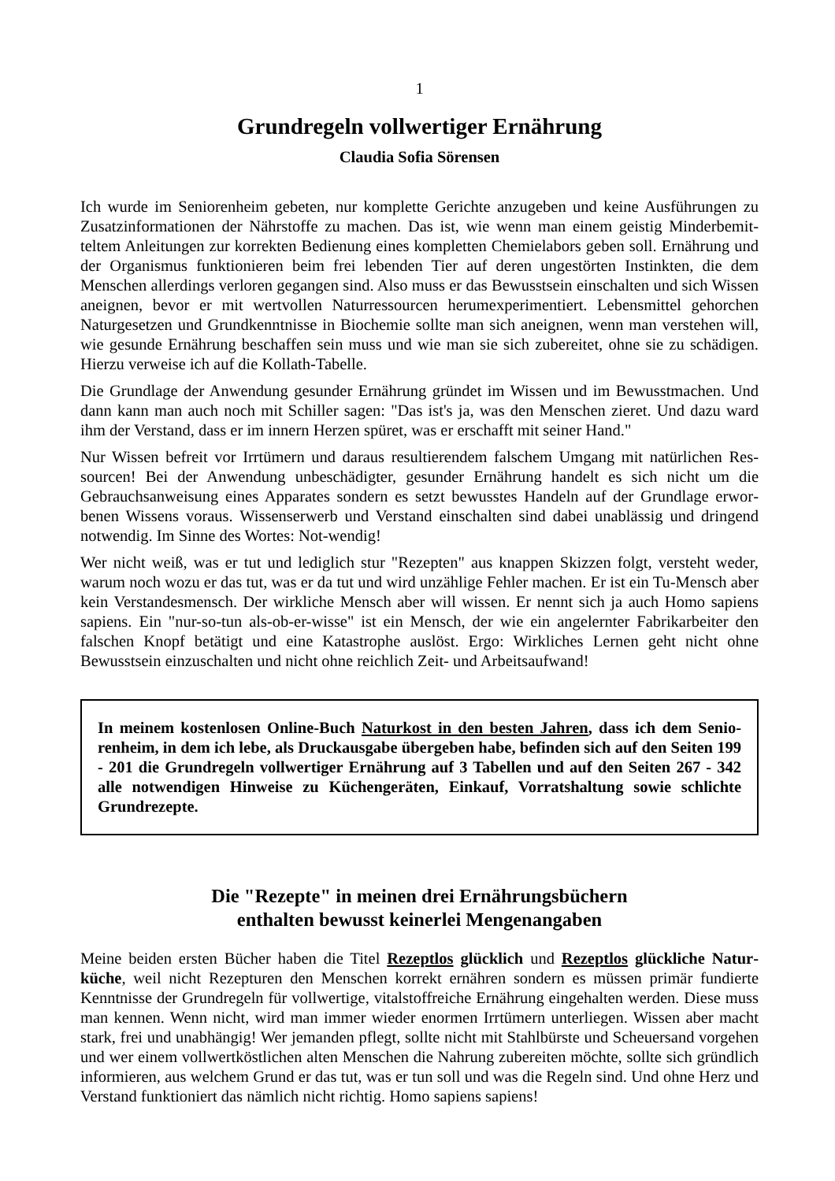1
Grundregeln vollwertiger Ernährung
Claudia Sofia Sörensen
Ich wurde im Seniorenheim gebeten, nur komplette Gerichte anzugeben und keine Ausführungen zu Zusatzinformationen der Nährstoffe zu machen. Das ist, wie wenn man einem geistig Minderbemit­teltem Anleitungen zur korrekten Bedienung eines kompletten Chemielabors geben soll. Ernährung und der Organismus funktionieren beim frei lebenden Tier auf deren ungestörten Instinkten, die dem Menschen allerdings verloren gegangen sind. Also muss er das Bewusstsein einschalten und sich Wissen aneignen, bevor er mit wertvollen Naturressourcen herumexperimentiert. Lebensmittel gehorchen Naturgesetzen und Grundkenntnisse in Biochemie sollte man sich aneignen, wenn man verstehen will, wie gesunde Ernährung beschaffen sein muss und wie man sie sich zubereitet, ohne sie zu schädigen. Hierzu verweise ich auf die Kollath-Tabelle.
Die Grundlage der Anwendung gesunder Ernährung gründet im Wissen und im Bewusstmachen. Und dann kann man auch noch mit Schiller sagen: "Das ist's ja, was den Menschen zieret. Und dazu ward ihm der Verstand, dass er im innern Herzen spüret, was er erschafft mit seiner Hand."
Nur Wissen befreit vor Irrtümern und daraus resultierendem falschem Umgang mit natürlichen Res­sourcen! Bei der Anwendung unbeschädigter, gesunder Ernährung handelt es sich nicht um die Gebrauchsanweisung eines Apparates sondern es setzt bewusstes Handeln auf der Grundlage erwor­benen Wissens voraus. Wissenserwerb und Verstand einschalten sind dabei unablässig und dringend notwendig. Im Sinne des Wortes: Not-wendig!
Wer nicht weiß, was er tut und lediglich stur "Rezepten" aus knappen Skizzen folgt, versteht weder, warum noch wozu er das tut, was er da tut und wird unzählige Fehler machen. Er ist ein Tu-Mensch aber kein Verstandesmensch. Der wirkliche Mensch aber will wissen. Er nennt sich ja auch Homo sapiens sapiens. Ein "nur-so-tun als-ob-er-wisse" ist ein Mensch, der wie ein angelernter Fabrikar­beiter den falschen Knopf betätigt und eine Katastrophe auslöst. Ergo: Wirkliches Lernen geht nicht ohne Bewusstsein einzuschalten und nicht ohne reichlich Zeit- und Arbeitsaufwand!
In meinem kostenlosen Online-Buch Naturkost in den besten Jahren, dass ich dem Senio­renheim, in dem ich lebe, als Druckausgabe übergeben habe, befinden sich auf den Seiten 199 - 201 die Grundregeln vollwertiger Ernährung auf 3 Tabellen und auf den Seiten 267 - 342 alle notwendigen Hinweise zu Küchengeräten, Einkauf, Vorratshaltung sowie schlichte Grundrezepte.
Die "Rezepte" in meinen drei Ernährungsbüchern
enthalten bewusst keinerlei Mengenangaben
Meine beiden ersten Bücher haben die Titel Rezeptlos glücklich und Rezeptlos glückliche Natur­küche, weil nicht Rezepturen den Menschen korrekt ernähren sondern es müssen primär fundierte Kenntnisse der Grundregeln für vollwertige, vitalstoffreiche Ernährung eingehalten werden. Diese muss man kennen. Wenn nicht, wird man immer wieder enormen Irrtümern unterliegen. Wissen aber macht stark, frei und unabhängig! Wer jemanden pflegt, sollte nicht mit Stahlbürste und Scheu­ersand vorgehen und wer einem vollwertköstlichen alten Menschen die Nahrung zubereiten möchte, sollte sich gründlich informieren, aus welchem Grund er das tut, was er tun soll und was die Regeln sind. Und ohne Herz und Verstand funktioniert das nämlich nicht richtig. Homo sapiens sapiens!